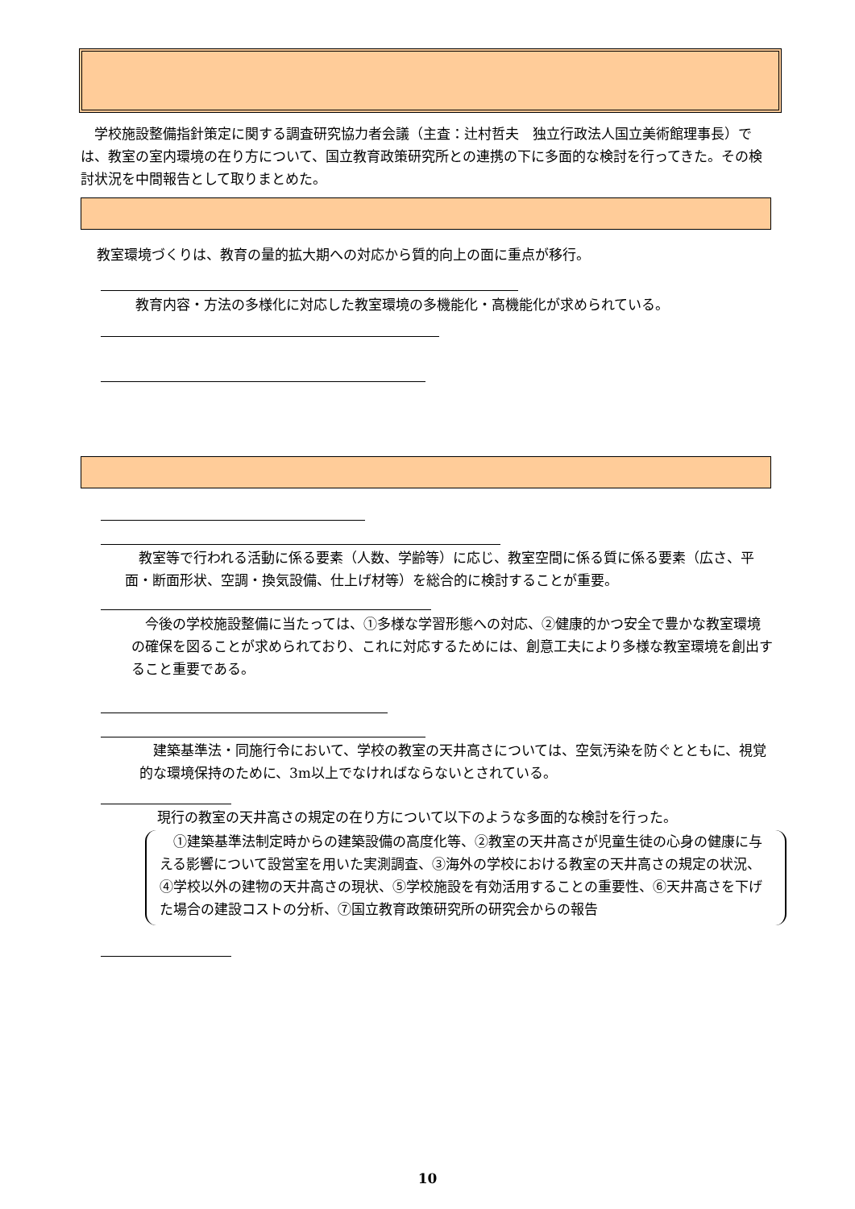学校施設整備指針策定に関する調査研究協力者会議（主査：辻村哲夫　独立行政法人国立美術館理事長）では、教室の室内環境の在り方について、国立教育政策研究所との連携の下に多面的な検討を行ってきた。その検討状況を中間報告として取りまとめた。
教室環境づくりは、教育の量的拡大期への対応から質的向上の面に重点が移行。
教育内容・方法の多様化に対応した教室環境の多機能化・高機能化が求められている。
　教室等で行われる活動に係る要素（人数、学齢等）に応じ、教室空間に係る質に係る要素（広さ、平面・断面形状、空調・換気設備、仕上げ材等）を総合的に検討することが重要。
　今後の学校施設整備に当たっては、①多様な学習形態への対応、②健康的かつ安全で豊かな教室環境の確保を図ることが求められており、これに対応するためには、創意工夫により多様な教室環境を創出すること重要である。
　建築基準法・同施行令において、学校の教室の天井高さについては、空気汚染を防ぐとともに、視覚的な環境保持のために、3m以上でなければならないとされている。
現行の教室の天井高さの規定の在り方について以下のような多面的な検討を行った。
　①建築基準法制定時からの建築設備の高度化等、②教室の天井高さが児童生徒の心身の健康に与える影響について設営室を用いた実測調査、③海外の学校における教室の天井高さの規定の状況、④学校以外の建物の天井高さの現状、⑤学校施設を有効活用することの重要性、⑥天井高さを下げた場合の建設コストの分析、⑦国立教育政策研究所の研究会からの報告
10